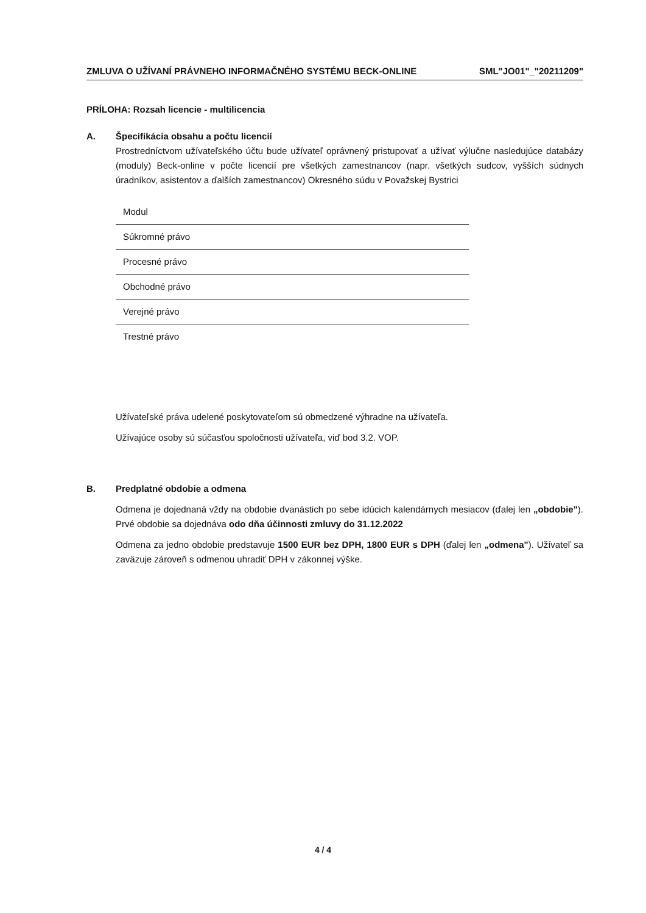ZMLUVA O UŽÍVANÍ PRÁVNEHO INFORMAČNÉHO SYSTÉMU BECK-ONLINE SML"JO01"_"20211209"
PRÍLOHA: Rozsah licencie - multilicencia
A. Špecifikácia obsahu a počtu licencií
Prostredníctvom užívateľského účtu bude užívateľ oprávnený pristupovať a užívať výlučne nasledujúce databázy (moduly) Beck-online v počte licencií pre všetkých zamestnancov (napr. všetkých sudcov, vyšších súdnych úradníkov, asistentov a ďalších zamestnancov) Okresného súdu v Považskej Bystrici
| Modul |
| --- |
| Súkromné právo |
| Procesné právo |
| Obchodné právo |
| Verejné právo |
| Trestné právo |
Užívateľské práva udelené poskytovateľom sú obmedzené výhradne na užívateľa.
Užívajúce osoby sú súčasťou spoločnosti užívateľa, viď bod 3.2. VOP.
B. Predplatné obdobie a odmena
Odmena je dojednaná vždy na obdobie dvanástich po sebe idúcich kalendárnych mesiacov (ďalej len „obdobie"). Prvé obdobie sa dojednáva odo dňa účinnosti zmluvy do 31.12.2022
Odmena za jedno obdobie predstavuje 1500 EUR bez DPH, 1800 EUR s DPH (ďalej len „odmena"). Užívateľ sa zaväzuje zároveň s odmenou uhradiť DPH v zákonnej výške.
4 / 4